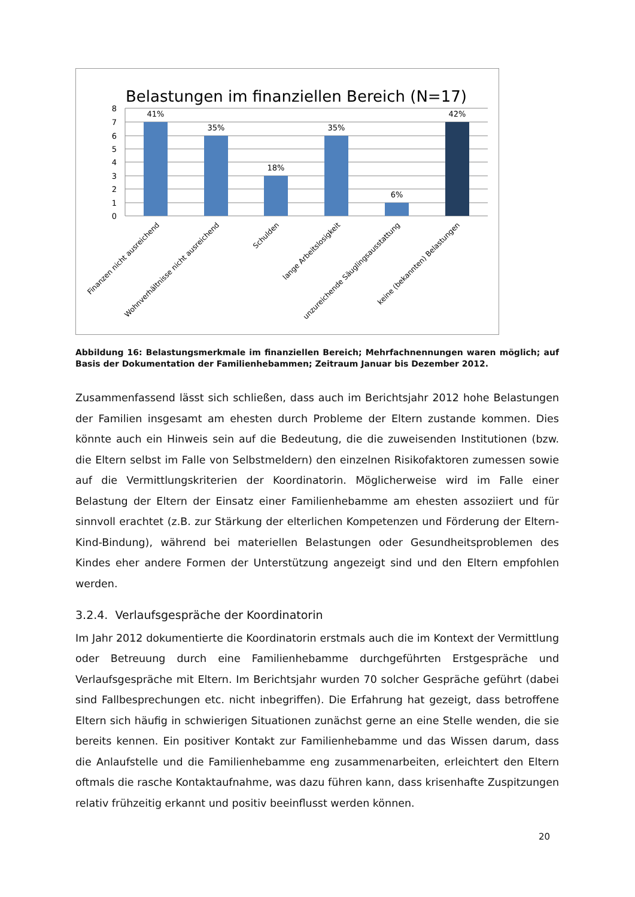Belastungen im finanziellen Bereich (N=17)
8
7
6
5
4
3
2
1
0
41%
35%
18%
35%
6%
42%
Finanzen nicht ausreichend
Wohnverhältnisse nicht ausreichend
Schulden
lange Arbeitslosigkeit
unzureichende Säuglingsausstattung
keine (bekannten) Belastungen
Abbildung 16: Belastungsmerkmale im finanziellen Bereich; Mehrfachnennungen waren möglich; auf Basis der Dokumentation der Familienhebammen; Zeitraum Januar bis Dezember 2012.
Zusammenfassend lässt sich schließen, dass auch im Berichtsjahr 2012 hohe Belastungen der Familien insgesamt am ehesten durch Probleme der Eltern zustande kommen. Dies könnte auch ein Hinweis sein auf die Bedeutung, die die zuweisenden Institutionen (bzw. die Eltern selbst im Falle von Selbstmeldern) den einzelnen Risikofaktoren zumessen sowie auf die Vermittlungskriterien der Koordinatorin. Möglicherweise wird im Falle einer Belastung der Eltern der Einsatz einer Familienhebamme am ehesten assoziiert und für sinnvoll erachtet (z.B. zur Stärkung der elterlichen Kompetenzen und Förderung der Eltern-Kind-Bindung), während bei materiellen Belastungen oder Gesundheitsproblemen des Kindes eher andere Formen der Unterstützung angezeigt sind und den Eltern empfohlen werden.
3.2.4. Verlaufsgespräche der Koordinatorin
Im Jahr 2012 dokumentierte die Koordinatorin erstmals auch die im Kontext der Vermittlung oder Betreuung durch eine Familienhebamme durchgeführten Erstgespräche und Verlaufsgespräche mit Eltern. Im Berichtsjahr wurden 70 solcher Gespräche geführt (dabei sind Fallbesprechungen etc. nicht inbegriffen). Die Erfahrung hat gezeigt, dass betroffene Eltern sich häufig in schwierigen Situationen zunächst gerne an eine Stelle wenden, die sie bereits kennen. Ein positiver Kontakt zur Familienhebamme und das Wissen darum, dass die Anlaufstelle und die Familienhebamme eng zusammenarbeiten, erleichtert den Eltern oftmals die rasche Kontaktaufnahme, was dazu führen kann, dass krisenhafte Zuspitzungen relativ frühzeitig erkannt und positiv beeinflusst werden können.
20